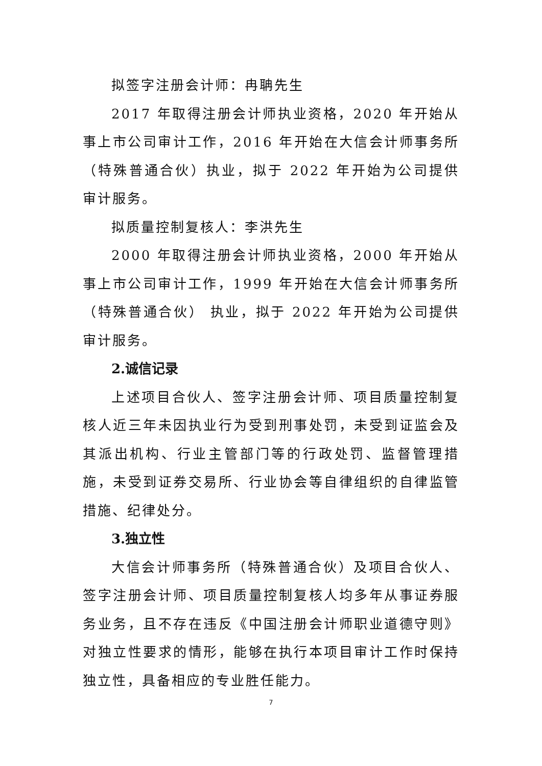拟签字注册会计师：冉聃先生
2017 年取得注册会计师执业资格，2020 年开始从事上市公司审计工作，2016 年开始在大信会计师事务所（特殊普通合伙）执业，拟于 2022 年开始为公司提供审计服务。
拟质量控制复核人：李洪先生
2000 年取得注册会计师执业资格，2000 年开始从事上市公司审计工作，1999 年开始在大信会计师事务所（特殊普通合伙） 执业，拟于 2022 年开始为公司提供审计服务。
2.诚信记录
上述项目合伙人、签字注册会计师、项目质量控制复核人近三年未因执业行为受到刑事处罚，未受到证监会及其派出机构、行业主管部门等的行政处罚、监督管理措施，未受到证券交易所、行业协会等自律组织的自律监管措施、纪律处分。
3.独立性
大信会计师事务所（特殊普通合伙）及项目合伙人、签字注册会计师、项目质量控制复核人均多年从事证券服务业务，且不存在违反《中国注册会计师职业道德守则》对独立性要求的情形，能够在执行本项目审计工作时保持独立性，具备相应的专业胜任能力。
7